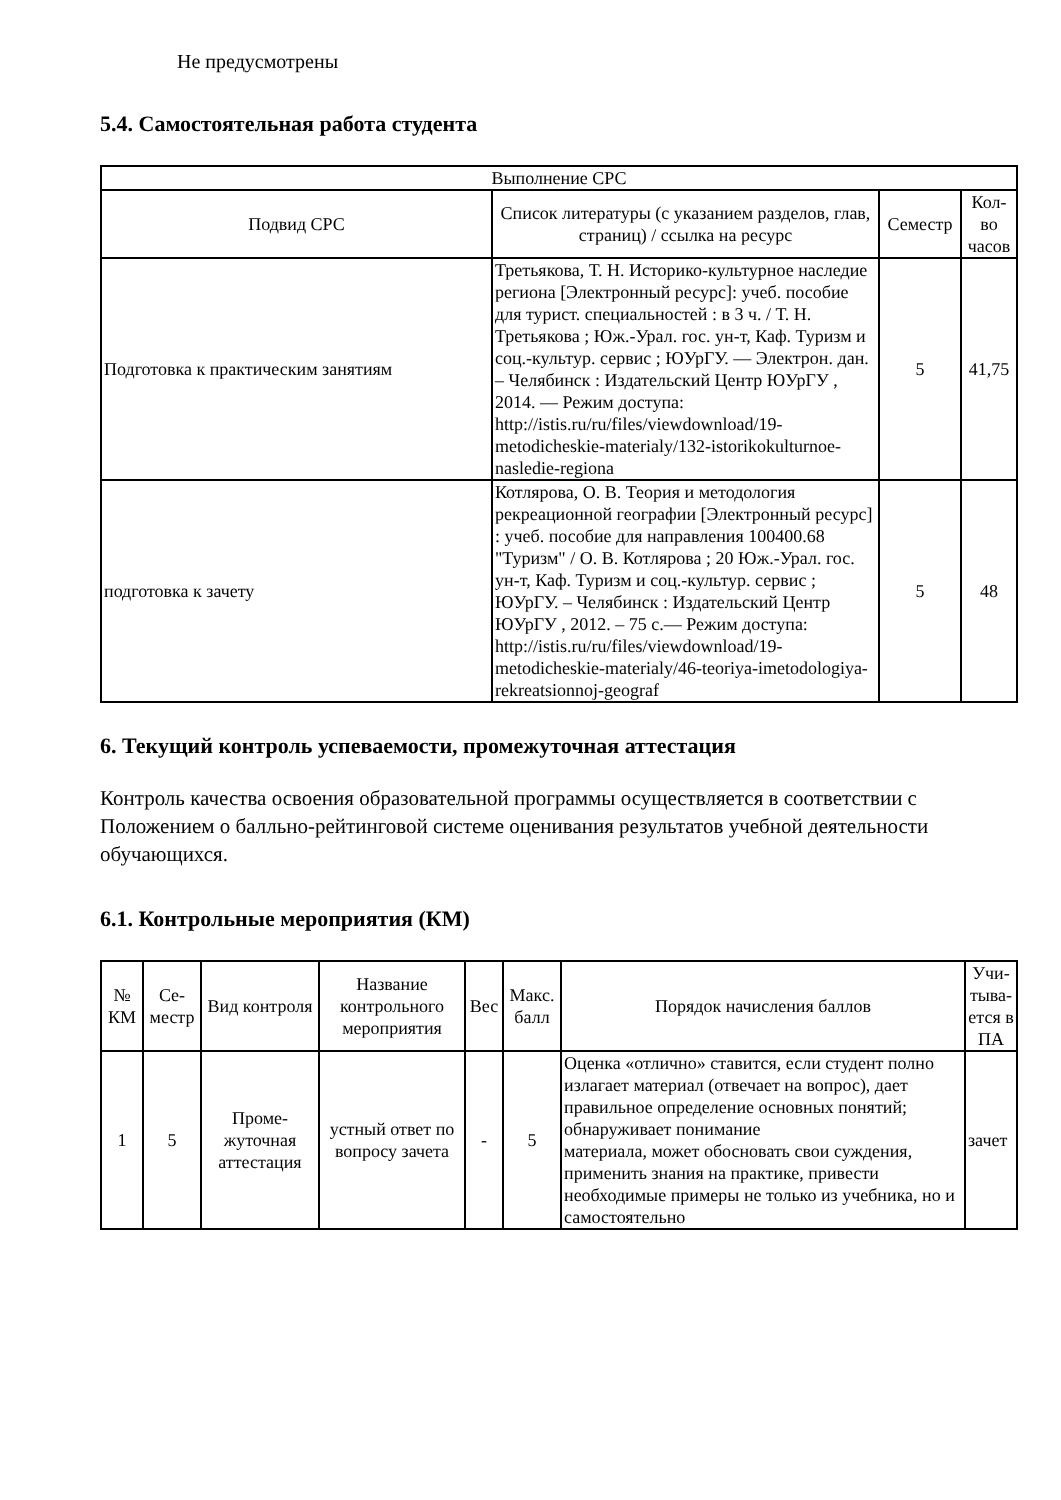Не предусмотрены
5.4. Самостоятельная работа студента
| Выполнение СРС | | | |
| --- | --- | --- | --- |
| Подвид СРС | Список литературы (с указанием разделов, глав, страниц) / ссылка на ресурс | Семестр | Кол-во часов |
| Подготовка к практическим занятиям | Третьякова, Т. Н. Историко-культурное наследие региона [Электронный ресурс]: учеб. пособие для турист. специальностей : в 3 ч. / Т. Н. Третьякова ; Юж.-Урал. гос. ун-т, Каф. Туризм и соц.-культур. сервис ; ЮУрГУ. — Электрон. дан. – Челябинск : Издательский Центр ЮУрГУ , 2014. — Режим доступа: http://istis.ru/ru/files/viewdownload/19-metodicheskie-materialy/132-istorikokulturnoe-nasledie-regiona | 5 | 41,75 |
| подготовка к зачету | Котлярова, О. В. Теория и методология рекреационной географии [Электронный ресурс] : учеб. пособие для направления 100400.68 "Туризм" / О. В. Котлярова ; 20 Юж.-Урал. гос. ун-т, Каф. Туризм и соц.-культур. сервис ; ЮУрГУ. – Челябинск : Издательский Центр ЮУрГУ , 2012. – 75 с.— Режим доступа: http://istis.ru/ru/files/viewdownload/19-metodicheskie-materialy/46-teoriya-imetodologiya-rekreatsionnoj-geograf | 5 | 48 |
6. Текущий контроль успеваемости, промежуточная аттестация
Контроль качества освоения образовательной программы осуществляется в соответствии с Положением о балльно-рейтинговой системе оценивания результатов учебной деятельности обучающихся.
6.1. Контрольные мероприятия (КМ)
| № КМ | Се-местр | Вид контроля | Название контрольного мероприятия | Вес | Макс. балл | Порядок начисления баллов | Учи-тыва-ется в ПА |
| --- | --- | --- | --- | --- | --- | --- | --- |
| 1 | 5 | Проме-жуточная аттестация | устный ответ по вопросу зачета | - | 5 | Оценка «отлично» ставится, если студент полно излагает материал (отвечает на вопрос), дает правильное определение основных понятий; обнаруживает понимание материала, может обосновать свои суждения, применить знания на практике, привести необходимые примеры не только из учебника, но и самостоятельно | зачет |